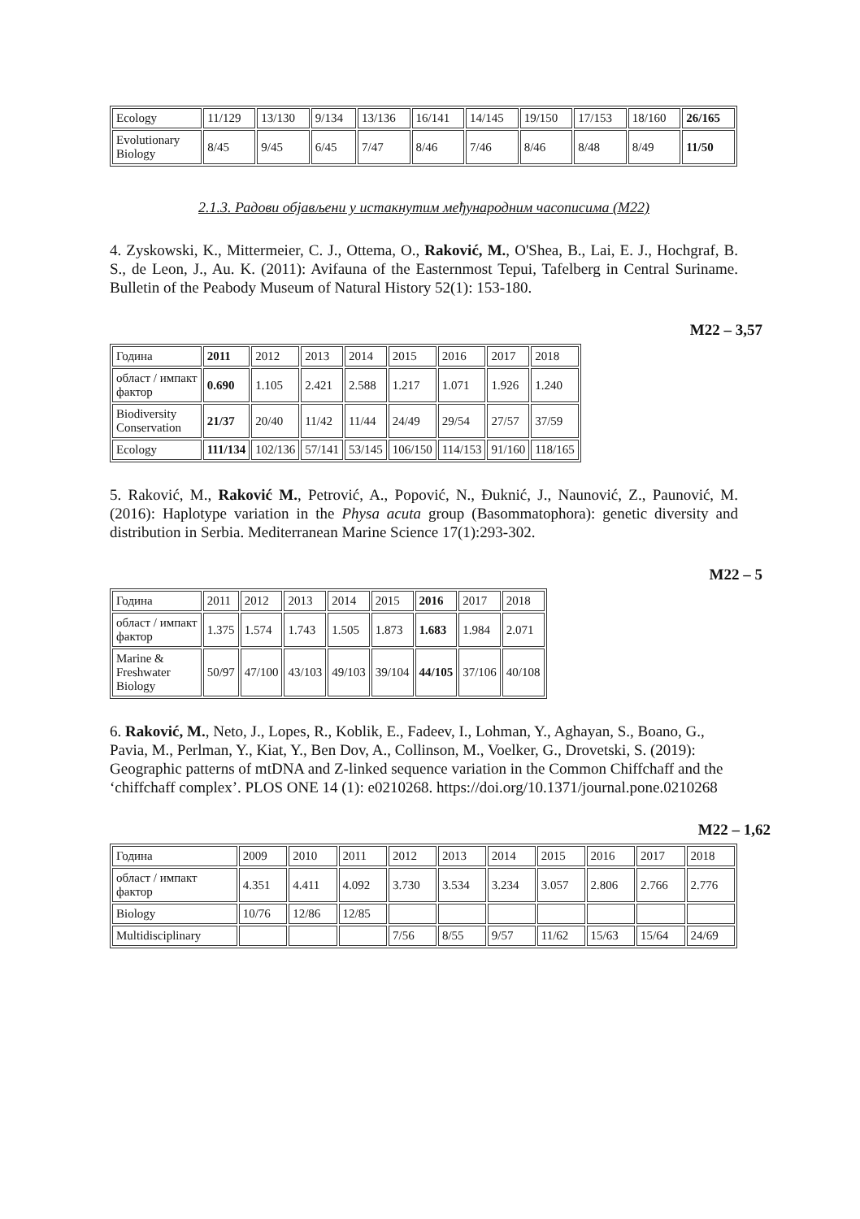| Ecology | 11/129 | 13/130 | 9/134 | 13/136 | 16/141 | 14/145 | 19/150 | 17/153 | 18/160 | 26/165 |
| Evolutionary Biology | 8/45 | 9/45 | 6/45 | 7/47 | 8/46 | 7/46 | 8/46 | 8/48 | 8/49 | 11/50 |
2.1.3. Радови објављени у истакнутим међународним часописима (М22)
4. Zyskowski, K., Mittermeier, C. J., Ottema, O., Raković, M., O'Shea, B., Lai, E. J., Hochgraf, B. S., de Leon, J., Au. K. (2011): Avifauna of the Easternmost Tepui, Tafelberg in Central Suriname. Bulletin of the Peabody Museum of Natural History 52(1): 153-180.
M22 – 3,57
| Година | 2011 | 2012 | 2013 | 2014 | 2015 | 2016 | 2017 | 2018 |
| област / импакт фактор | 0.690 | 1.105 | 2.421 | 2.588 | 1.217 | 1.071 | 1.926 | 1.240 |
| Biodiversity Conservation | 21/37 | 20/40 | 11/42 | 11/44 | 24/49 | 29/54 | 27/57 | 37/59 |
| Ecology | 111/134 | 102/136 | 57/141 | 53/145 | 106/150 | 114/153 | 91/160 | 118/165 |
5. Raković, M., Raković M., Petrović, A., Popović, N., Đuknić, J., Naunović, Z., Paunović, M. (2016): Haplotype variation in the Physa acuta group (Basommatophora): genetic diversity and distribution in Serbia. Mediterranean Marine Science 17(1):293-302.
M22 – 5
| Година | 2011 | 2012 | 2013 | 2014 | 2015 | 2016 | 2017 | 2018 |
| област / импакт фактор | 1.375 | 1.574 | 1.743 | 1.505 | 1.873 | 1.683 | 1.984 | 2.071 |
| Marine & Freshwater Biology | 50/97 | 47/100 | 43/103 | 49/103 | 39/104 | 44/105 | 37/106 | 40/108 |
6. Raković, M., Neto, J., Lopes, R., Koblik, E., Fadeev, I., Lohman, Y., Aghayan, S., Boano, G., Pavia, M., Perlman, Y., Kiat, Y., Ben Dov, A., Collinson, M., Voelker, G., Drovetski, S. (2019): Geographic patterns of mtDNA and Z-linked sequence variation in the Common Chiffchaff and the ‘chiffchaff complex’. PLOS ONE 14 (1): e0210268. https://doi.org/10.1371/journal.pone.0210268
M22 – 1,62
| Година | 2009 | 2010 | 2011 | 2012 | 2013 | 2014 | 2015 | 2016 | 2017 | 2018 |
| област / импакт фактор | 4.351 | 4.411 | 4.092 | 3.730 | 3.534 | 3.234 | 3.057 | 2.806 | 2.766 | 2.776 |
| Biology | 10/76 | 12/86 | 12/85 | | | | | | | |
| Multidisciplinary | | | | 7/56 | 8/55 | 9/57 | 11/62 | 15/63 | 15/64 | 24/69 |